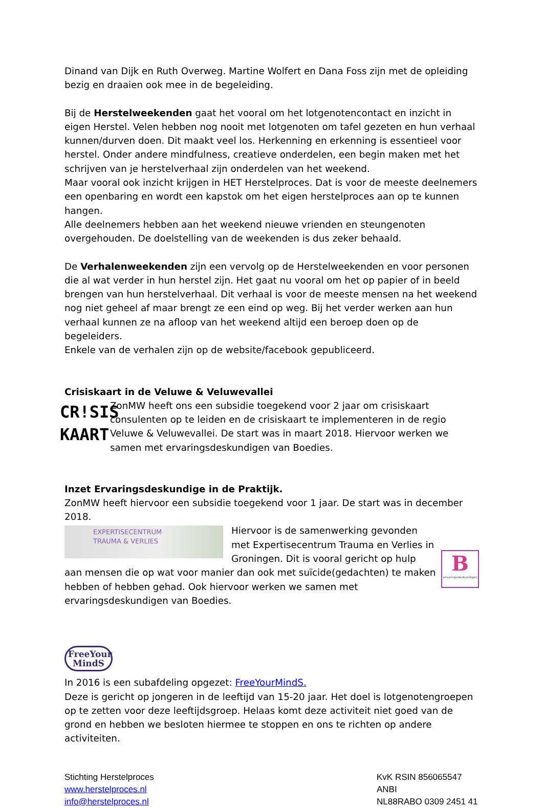Dinand van Dijk en Ruth Overweg. Martine Wolfert en Dana Foss zijn met de opleiding bezig en draaien ook mee in de begeleiding.
Bij de Herstelweekenden gaat het vooral om het lotgenotencontact en inzicht in eigen Herstel. Velen hebben nog nooit met lotgenoten om tafel gezeten en hun verhaal kunnen/durven doen. Dit maakt veel los. Herkenning en erkenning is essentieel voor herstel. Onder andere mindfulness, creatieve onderdelen, een begin maken met het schrijven van je herstelverhaal zijn onderdelen van het weekend.
Maar vooral ook inzicht krijgen in HET Herstelproces. Dat is voor de meeste deelnemers een openbaring en wordt een kapstok om het eigen herstelproces aan op te kunnen hangen.
Alle deelnemers hebben aan het weekend nieuwe vrienden en steungenoten overgehouden. De doelstelling van de weekenden is dus zeker behaald.
De Verhalenweekenden zijn een vervolg op de Herstelweekenden en voor personen die al wat verder in hun herstel zijn. Het gaat nu vooral om het op papier of in beeld brengen van hun herstelverhaal. Dit verhaal is voor de meeste mensen na het weekend nog niet geheel af maar brengt ze een eind op weg. Bij het verder werken aan hun verhaal kunnen ze na afloop van het weekend altijd een beroep doen op de begeleiders.
Enkele van de verhalen zijn op de website/facebook gepubliceerd.
Crisiskaart in de Veluwe & Veluwevallei
CR!SIS
KAART
ZonMW heeft ons een subsidie toegekend voor 2 jaar om crisiskaart consulenten op te leiden en de crisiskaart te implementeren in de regio Veluwe & Veluwevallei. De start was in maart 2018. Hiervoor werken we samen met ervaringsdeskundigen van Boedies.
Inzet Ervaringsdeskundige in de Praktijk.
ZonMW heeft hiervoor een subsidie toegekend voor 1 jaar. De start was in december 2018.
EXPERTISECENTRUM
TRAUMA & VERLIES
B
ervaringsdeskundigen
Hiervoor is de samenwerking gevonden met Expertisecentrum Trauma en Verlies in Groningen. Dit is vooral gericht op hulp aan mensen die op wat voor manier dan ook met suïcide(gedachten) te maken hebben of hebben gehad. Ook hiervoor werken we samen met ervaringsdeskundigen van Boedies.
FreeYour
MindS
In 2016 is een subafdeling opgezet: FreeYourMindS.
Deze is gericht op jongeren in de leeftijd van 15-20 jaar. Het doel is lotgenotengroepen op te zetten voor deze leeftijdsgroep. Helaas komt deze activiteit niet goed van de grond en hebben we besloten hiermee te stoppen en ons te richten op andere activiteiten.
Stichting Herstelproces
www.herstelproces.nl
info@herstelproces.nl
KvK RSIN 856065547
ANBI
NL88RABO 0309 2451 41